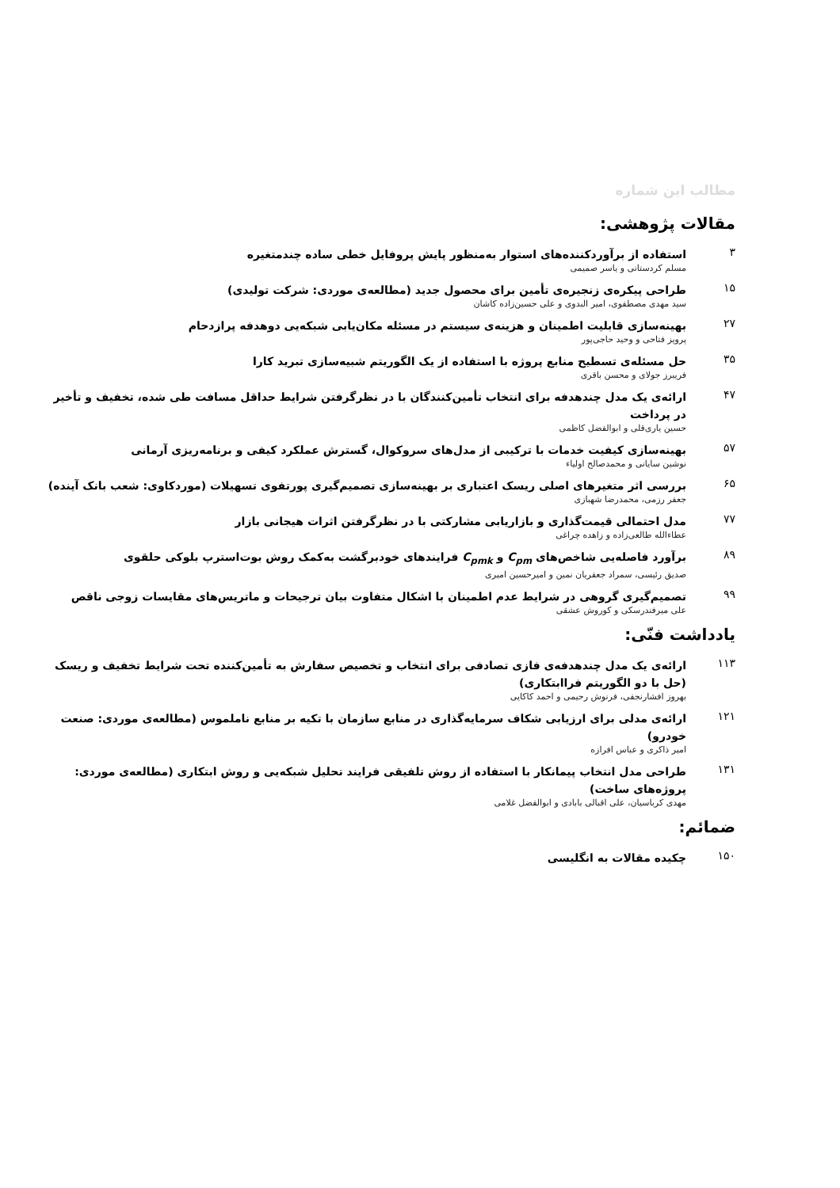مطالب این شماره
مقالات پژوهشی:
۳
استفاده از برآوردکننده‌های استوار به‌منظور پایش پروفایل خطی ساده چندمتغیره
مسلم کردستانی و یاسر صمیمی
۱۵
طراحی پیکره‌ی زنجیره‌ی تأمین برای محصول جدید (مطالعه‌ی موردی: شرکت تولیدی)
سید مهدی مصطفوی، امیر البدوی و علی حسین‌زاده کاشان
۲۷
بهینه‌سازی قابلیت اطمینان و هزینه‌ی سیستم در مسئله مکان‌یابی شبکه‌یی دوهدفه پرازدحام
پرویز فتاحی و وحید حاجی‌پور
۳۵
حل مسئله‌ی تسطیح منابع پروژه با استفاده از یک الگوریتم شبیه‌سازی تبرید کارا
فریبرز جولای و محسن باقری
۴۷
ارائه‌ی یک مدل چندهدفه برای انتخاب تأمین‌کنندگان با در نظرگرفتن شرایط حداقل مسافت طی شده، تخفیف و تأخیر در پرداخت
حسین یاری‌قلی و ابوالفضل کاظمی
۵۷
بهینه‌سازی کیفیت خدمات با ترکیبی از مدل‌های سروکوال، گسترش عملکرد کیفی و برنامه‌ریزی آرمانی
نوشین سایانی و محمدصالح اولیاء
۶۵
بررسی اثر متغیرهای اصلی ریسک اعتباری بر بهینه‌سازی تصمیم‌گیری پورتفوی تسهیلات (موردکاوی: شعب بانک آینده)
جعفر رزمی، محمدرضا شهبازی
۷۷
مدل احتمالی قیمت‌گذاری و بازاریابی مشارکتی با در نظرگرفتن اثرات هیجانی بازار
عطاءالله طالعی‌زاده و زاهده چراغی
۸۹
برآورد فاصله‌یی شاخص‌های C<sub>pm</sub> و C<sub>pmk</sub> فرایندهای خودبرگشت به‌کمک روش بوت‌استرپ بلوکی حلقوی
صدیق رئیسی، سمراد جعفریان نمین و امیرحسین امیری
۹۹
تصمیم‌گیری گروهی در شرایط عدم اطمینان با اشکال متفاوت بیان ترجیحات و ماتریس‌های مقایسات زوجی ناقص
علی میرفندرسکی و کوروش عشقی
یادداشت فنّی:
۱۱۳
ارائه‌ی یک مدل چندهدفه‌ی فازی تصادفی برای انتخاب و تخصیص سفارش به تأمین‌کننده تحت شرایط تخفیف و ریسک (حل با دو الگوریتم فراابتکاری)
بهروز افشارنجفی، فرنوش رحیمی و احمد کاکایی
۱۲۱
ارائه‌ی مدلی برای ارزیابی شکاف سرمایه‌گذاری در منابع سازمان با تکیه بر منابع ناملموس (مطالعه‌ی موردی: صنعت خودرو)
امیر ذاکری و عباس افرازه
۱۳۱
طراحی مدل انتخاب پیمانکار با استفاده از روش تلفیقی فرایند تحلیل شبکه‌یی و روش ابتکاری (مطالعه‌ی موردی: پروژه‌های ساخت)
مهدی کرباسیان، علی اقبالی بابادی و ابوالفضل غلامی
ضمائم:
۱۵۰
چکیده مقالات به انگلیسی